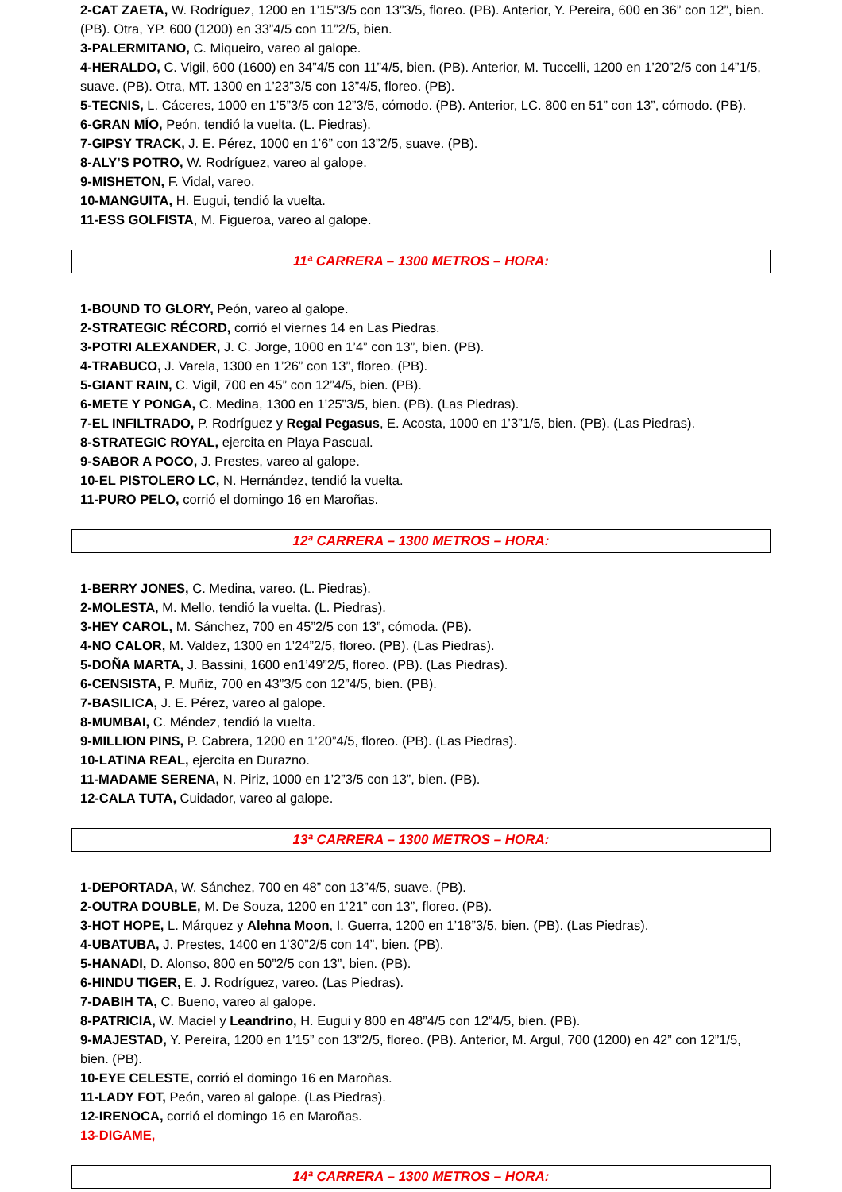2-CAT ZAETA, W. Rodríguez, 1200 en 1’15”3/5 con 13”3/5, floreo. (PB). Anterior, Y. Pereira, 600 en 36” con 12”, bien. (PB). Otra, YP. 600 (1200) en 33”4/5 con 11”2/5, bien.
3-PALERMITANO, C. Miqueiro, vareo al galope.
4-HERALDO, C. Vigil, 600 (1600) en 34”4/5 con 11”4/5, bien. (PB). Anterior, M. Tuccelli, 1200 en 1’20”2/5 con 14”1/5, suave. (PB). Otra, MT. 1300 en 1’23”3/5 con 13”4/5, floreo. (PB).
5-TECNIS, L. Cáceres, 1000 en 1’5”3/5 con 12”3/5, cómodo. (PB). Anterior, LC. 800 en 51” con 13”, cómodo. (PB).
6-GRAN MÍO, Peón, tendió la vuelta. (L. Piedras).
7-GIPSY TRACK, J. E. Pérez, 1000 en 1’6” con 13”2/5, suave. (PB).
8-ALY’S POTRO, W. Rodríguez, vareo al galope.
9-MISHETON, F. Vidal, vareo.
10-MANGUITA, H. Eugui, tendió la vuelta.
11-ESS GOLFISTA, M. Figueroa, vareo al galope.
11ª CARRERA – 1300 METROS – HORA:
1-BOUND TO GLORY, Peón, vareo al galope.
2-STRATEGIC RÉCORD, corrió el viernes 14 en Las Piedras.
3-POTRI ALEXANDER, J. C. Jorge, 1000 en 1’4” con 13”, bien. (PB).
4-TRABUCO, J. Varela, 1300 en 1’26” con 13”, floreo. (PB).
5-GIANT RAIN, C. Vigil, 700 en 45” con 12”4/5, bien. (PB).
6-METE Y PONGA, C. Medina, 1300 en 1’25”3/5, bien. (PB). (Las Piedras).
7-EL INFILTRADO, P. Rodríguez y Regal Pegasus, E. Acosta, 1000 en 1’3”1/5, bien. (PB). (Las Piedras).
8-STRATEGIC ROYAL, ejercita en Playa Pascual.
9-SABOR A POCO, J. Prestes, vareo al galope.
10-EL PISTOLERO LC, N. Hernández, tendió la vuelta.
11-PURO PELO, corrió el domingo 16 en Maroñas.
12ª CARRERA – 1300 METROS – HORA:
1-BERRY JONES, C. Medina, vareo. (L. Piedras).
2-MOLESTA, M. Mello, tendió la vuelta. (L. Piedras).
3-HEY CAROL, M. Sánchez, 700 en 45”2/5 con 13”, cómoda. (PB).
4-NO CALOR, M. Valdez, 1300 en 1’24”2/5, floreo. (PB). (Las Piedras).
5-DOÑA MARTA, J. Bassini, 1600 en1’49”2/5, floreo. (PB). (Las Piedras).
6-CENSISTA, P. Muñiz, 700 en 43”3/5 con 12”4/5, bien. (PB).
7-BASILICA, J. E. Pérez, vareo al galope.
8-MUMBAI, C. Méndez, tendió la vuelta.
9-MILLION PINS, P. Cabrera, 1200 en 1’20”4/5, floreo. (PB). (Las Piedras).
10-LATINA REAL, ejercita en Durazno.
11-MADAME SERENA, N. Piriz, 1000 en 1’2”3/5 con 13”, bien. (PB).
12-CALA TUTA, Cuidador, vareo al galope.
13ª CARRERA – 1300 METROS – HORA:
1-DEPORTADA, W. Sánchez, 700 en 48” con 13”4/5, suave. (PB).
2-OUTRA DOUBLE, M. De Souza, 1200 en 1’21” con 13”, floreo. (PB).
3-HOT HOPE, L. Márquez y Alehna Moon, I. Guerra, 1200 en 1’18”3/5, bien. (PB). (Las Piedras).
4-UBATUBA, J. Prestes, 1400 en 1’30”2/5 con 14”, bien. (PB).
5-HANADI, D. Alonso, 800 en 50”2/5 con 13”, bien. (PB).
6-HINDU TIGER, E. J. Rodríguez, vareo. (Las Piedras).
7-DABIH TA, C. Bueno, vareo al galope.
8-PATRICIA, W. Maciel y Leandrino, H. Eugui y 800 en 48”4/5 con 12”4/5, bien. (PB).
9-MAJESTAD, Y. Pereira, 1200 en 1’15” con 13”2/5, floreo. (PB). Anterior, M. Argul, 700 (1200) en 42” con 12”1/5, bien. (PB).
10-EYE CELESTE, corrió el domingo 16 en Maroñas.
11-LADY FOT, Peón, vareo al galope. (Las Piedras).
12-IRENOCA, corrió el domingo 16 en Maroñas.
13-DIGAME,
14ª CARRERA – 1300 METROS – HORA: